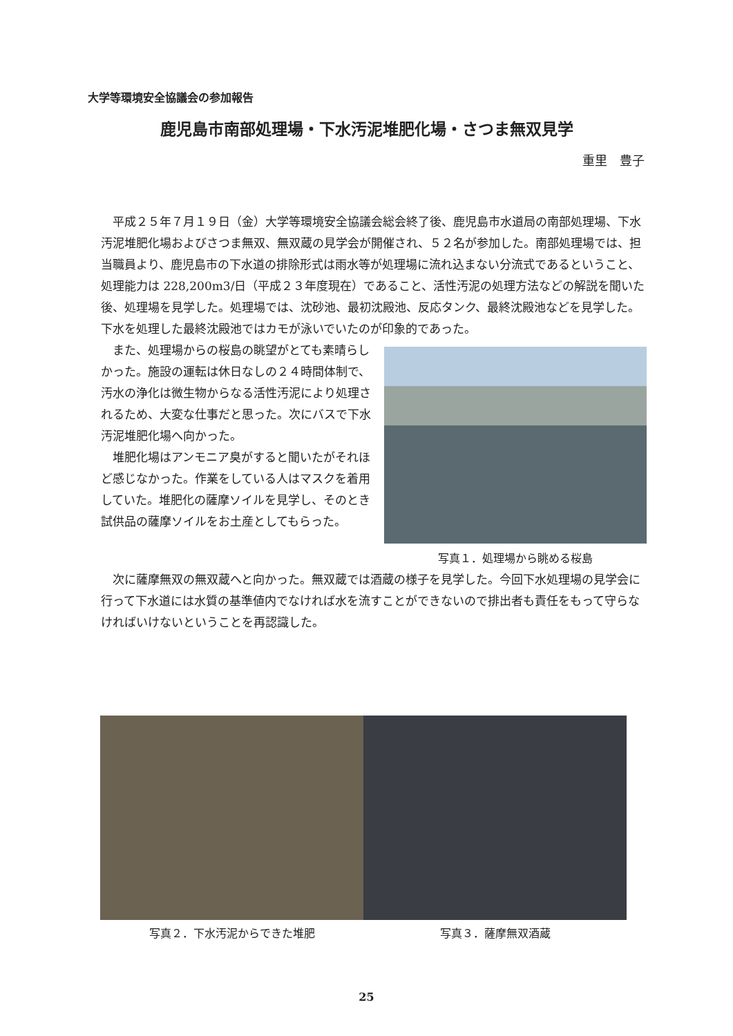大学等環境安全協議会の参加報告
鹿児島市南部処理場・下水汚泥堆肥化場・さつま無双見学
重里　豊子
平成２５年７月１９日（金）大学等環境安全協議会総会終了後、鹿児島市水道局の南部処理場、下水汚泥堆肥化場およびさつま無双、無双蔵の見学会が開催され、５２名が参加した。南部処理場では、担当職員より、鹿児島市の下水道の排除形式は雨水等が処理場に流れ込まない分流式であるということ、処理能力は 228,200m3/日（平成２３年度現在）であること、活性汚泥の処理方法などの解説を聞いた後、処理場を見学した。処理場では、沈砂池、最初沈殿池、反応タンク、最終沈殿池などを見学した。下水を処理した最終沈殿池ではカモが泳いでいたのが印象的であった。
また、処理場からの桜島の眺望がとても素晴らしかった。施設の運転は休日なしの２４時間体制で、汚水の浄化は微生物からなる活性汚泥により処理されるため、大変な仕事だと思った。次にバスで下水汚泥堆肥化場へ向かった。
堆肥化場はアンモニア臭がすると聞いたがそれほど感じなかった。作業をしている人はマスクを着用していた。堆肥化の薩摩ソイルを見学し、そのとき試供品の薩摩ソイルをお土産としてもらった。
写真１．処理場から眺める桜島
次に薩摩無双の無双蔵へと向かった。無双蔵では酒蔵の様子を見学した。今回下水処理場の見学会に行って下水道には水質の基準値内でなければ水を流すことができないので排出者も責任をもって守らなければいけないということを再認識した。
写真２．下水汚泥からできた堆肥 写真３．薩摩無双酒蔵
25